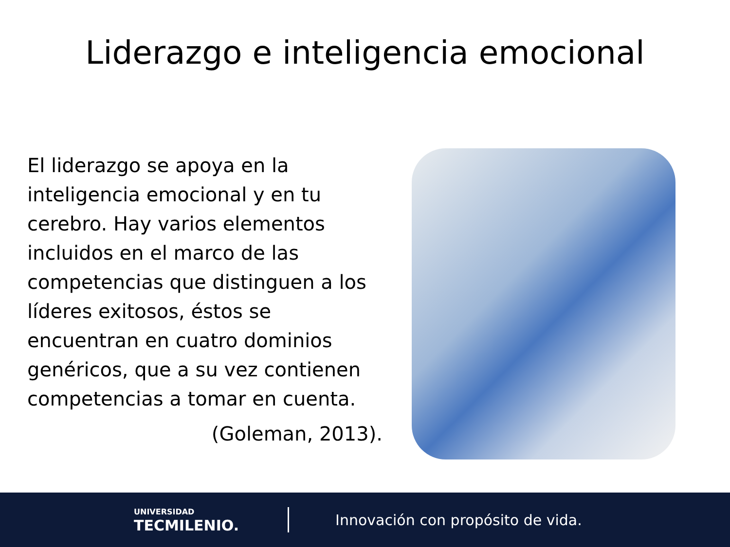Liderazgo e inteligencia emocional
El liderazgo se apoya en la inteligencia emocional y en tu cerebro. Hay varios elementos incluidos en el marco de las competencias que distinguen a los líderes exitosos, éstos se encuentran en cuatro dominios genéricos, que a su vez contienen competencias a tomar en cuenta.
(Goleman, 2013).
UNIVERSIDAD
TECMILENIO.
Innovación con propósito de vida.